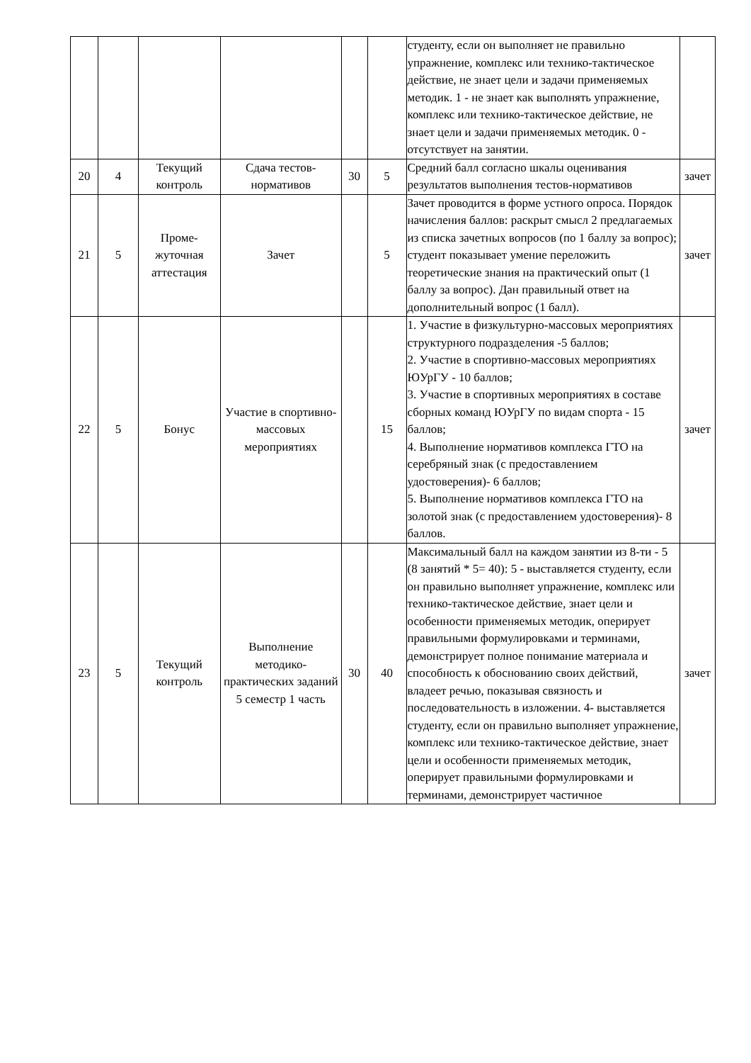| | | | | | | студенту, если он выполняет не правильно упражнение, комплекс или технико-тактическое действие, не знает цели и задачи применяемых методик. 1 - не знает как выполнять упражнение, комплекс или технико-тактическое действие, не знает цели и задачи применяемых методик. 0 - отсутствует на занятии. | |
| 20 | 4 | Текущий контроль | Сдача тестов-нормативов | 30 | 5 | Средний балл согласно шкалы оценивания результатов выполнения тестов-нормативов | зачет |
| 21 | 5 | Проме-жуточная аттестация | Зачет | | 5 | Зачет проводится в форме устного опроса. Порядок начисления баллов: раскрыт смысл 2 предлагаемых из списка зачетных вопросов (по 1 баллу за вопрос); студент показывает умение переложить теоретические знания на практический опыт (1 баллу за вопрос). Дан правильный ответ на дополнительный вопрос (1 балл). | зачет |
| 22 | 5 | Бонус | Участие в спортивно-массовых мероприятиях | | 15 | 1. Участие в физкультурно-массовых мероприятиях структурного подразделения -5 баллов; 2. Участие в спортивно-массовых мероприятиях ЮУрГУ - 10 баллов; 3. Участие в спортивных мероприятиях в составе сборных команд ЮУрГУ по видам спорта - 15 баллов; 4. Выполнение нормативов комплекса ГТО на серебряный знак (с предоставлением удостоверения)- 6 баллов; 5. Выполнение нормативов комплекса ГТО на золотой знак (с предоставлением удостоверения)- 8 баллов. | зачет |
| 23 | 5 | Текущий контроль | Выполнение методико-практических заданий 5 семестр 1 часть | 30 | 40 | Максимальный балл на каждом занятии из 8-ти - 5 (8 занятий * 5= 40): 5 - выставляется студенту, если он правильно выполняет упражнение, комплекс или технико-тактическое действие, знает цели и особенности применяемых методик, оперирует правильными формулировками и терминами, демонстрирует полное понимание материала и способность к обоснованию своих действий, владеет речью, показывая связность и последовательность в изложении. 4- выставляется студенту, если он правильно выполняет упражнение, комплекс или технико-тактическое действие, знает цели и особенности применяемых методик, оперирует правильными формулировками и терминами, демонстрирует частичное | зачет |